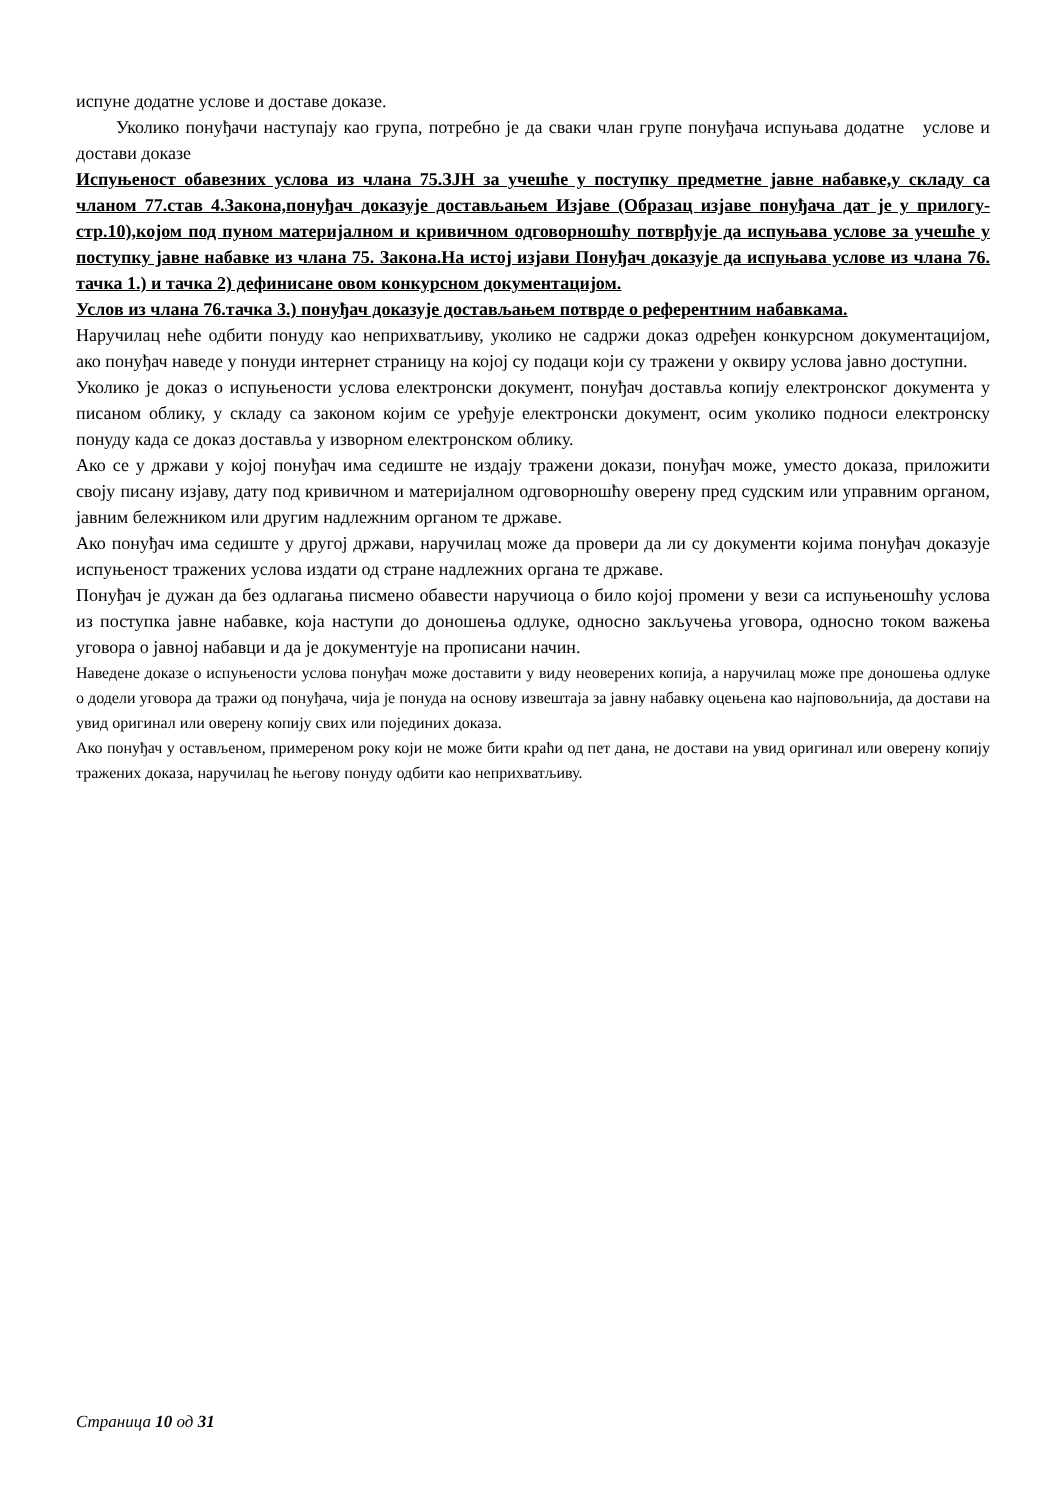испуне додатне услове и доставе доказе.
Уколико понуђачи наступају као група, потребно је да сваки члан групе понуђача испуњава додатне услове и достави доказе
Испуњеност обавезних услова из члана 75.ЗЈН за учешће у поступку предметне јавне набавке,у складу са чланом 77.став 4.Закона,понуђач доказује достављањем Изјаве (Образац изјаве понуђача дат је у прилогу-стр.10),којом под пуном материјалном и кривичном одговорношћу потврђује да испуњава услове за учешће у поступку јавне набавке из члана 75. Закона.На истој изјави Понуђач доказује да испуњава услове из члана 76. тачка 1.) и тачка 2) дефинисане овом конкурсном документацијом.
Услов из члана 76.тачка 3.) понуђач доказује достављањем потврде о референтним набавкама.
Наручилац неће одбити понуду као неприхватљиву, уколико не садржи доказ одређен конкурсном документацијом, ако понуђач наведе у понуди интернет страницу на којој су подаци који су тражени у оквиру услова јавно доступни.
Уколико је доказ о испуњености услова електронски документ, понуђач доставља копију електронског документа у писаном облику, у складу са законом којим се уређује електронски документ, осим уколико подноси електронску понуду када се доказ доставља у изворном електронском облику.
Ако се у држави у којој понуђач има седиште не издају тражени докази, понуђач може, уместо доказа, приложити своју писану изјаву, дату под кривичном и материјалном одговорношћу оверену пред судским или управним органом, јавним бележником или другим надлежним органом те државе.
Ако понуђач има седиште у другој држави, наручилац може да провери да ли су документи којима понуђач доказује испуњеност тражених услова издати од стране надлежних органа те државе.
Понуђач је дужан да без одлагања писмено обавести наручиоца о било којој промени у вези са испуњеношћу услова из поступка јавне набавке, која наступи до доношења одлуке, односно закључења уговора, односно током важења уговора о јавној набавци и да је документује на прописани начин.
Наведене доказе о испуњености услова понуђач може доставити у виду неоверених копија, а наручилац може пре доношења одлуке о додели уговора да тражи од понуђача, чија је понуда на основу извештаја за јавну набавку оцењена као најповољнија, да достави на увид оригинал или оверену копију свих или појединих доказа.
Ако понуђач у остављеном, примереном року који не може бити краћи од пет дана, не достави на увид оригинал или оверену копију тражених доказа, наручилац ће његову понуду одбити као неприхватљиву.
Страница 10 од 31